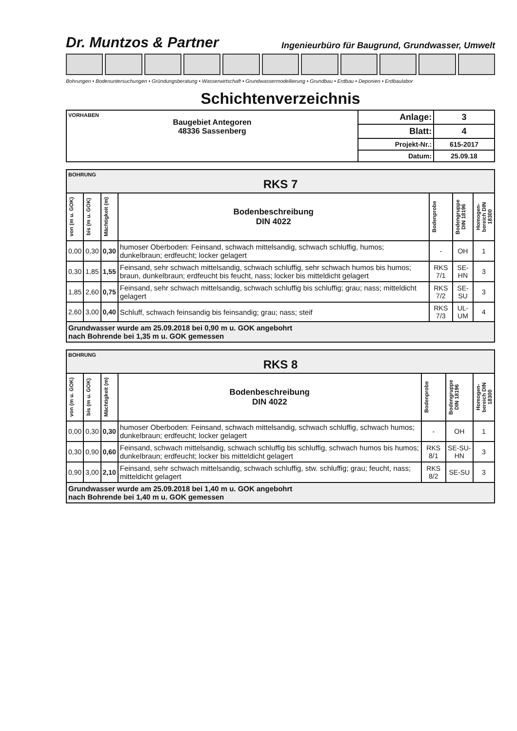Dr. Muntzos & Partner Ingenieurbüro für Baugrund, Grundwasser, Umwelt
Bohrungen • Bodenuntersuchungen • Gründungsberatung • Wasserwirtschaft • Grundwassermodellierung • Grundbau • Erdbau • Deponien • Erdbaulabor
Schichtenverzeichnis
| VORHABEN Baugebiet Antegoren 48336 Sassenberg | Anlage: | 3 |
| | Blatt: | 4 |
| | Projekt-Nr.: | 615-2017 |
| | Datum: | 25.09.18 |
| BOHRUNG RKS 7 | | | | | | |
| von (m u. GOK) | bis (m u. GOK) | Mächtigkeit (m) | Bodenbeschreibung DIN 4022 | Bodenprobe | Bodengruppe DIN 18196 | Homogen-bereich DIN 18300 |
| 0,00 | 0,30 | 0,30 | humoser Oberboden: Feinsand, schwach mittelsandig, schwach schluffig, humos; dunkelbraun; erdfeucht; locker gelagert | - | OH | 1 |
| 0,30 | 1,85 | 1,55 | Feinsand, sehr schwach mittelsandig, schwach schluffig, sehr schwach humos bis humos; braun, dunkelbraun; erdfeucht bis feucht, nass; locker bis mitteldicht gelagert | RKS 7/1 | SE-HN | 3 |
| 1,85 | 2,60 | 0,75 | Feinsand, sehr schwach mittelsandig, schwach schluffig bis schluffig; grau; nass; mitteldicht gelagert | RKS 7/2 | SE-SU | 3 |
| 2,60 | 3,00 | 0,40 | Schluff, schwach feinsandig bis feinsandig; grau; nass; steif | RKS 7/3 | UL-UM | 4 |
| Grundwasser wurde am 25.09.2018 bei 0,90 m u. GOK angebohrt nach Bohrende bei 1,35 m u. GOK gemessen | | | | | | |
| BOHRUNG RKS 8 | | | | | | |
| von (m u. GOK) | bis (m u. GOK) | Mächtigkeit (m) | Bodenbeschreibung DIN 4022 | Bodenprobe | Bodengruppe DIN 18196 | Homogen-bereich DIN 18300 |
| 0,00 | 0,30 | 0,30 | humoser Oberboden: Feinsand, schwach mittelsandig, schwach schluffig, schwach humos; dunkelbraun; erdfeucht; locker gelagert | - | OH | 1 |
| 0,30 | 0,90 | 0,60 | Feinsand, schwach mittelsandig, schwach schluffig bis schluffig, schwach humos bis humos; dunkelbraun; erdfeucht; locker bis mitteldicht gelagert | RKS 8/1 | SE-SU-HN | 3 |
| 0,90 | 3,00 | 2,10 | Feinsand, sehr schwach mittelsandig, schwach schluffig, stw. schluffig; grau; feucht, nass; mitteldicht gelagert | RKS 8/2 | SE-SU | 3 |
| Grundwasser wurde am 25.09.2018 bei 1,40 m u. GOK angebohrt nach Bohrende bei 1,40 m u. GOK gemessen | | | | | | |